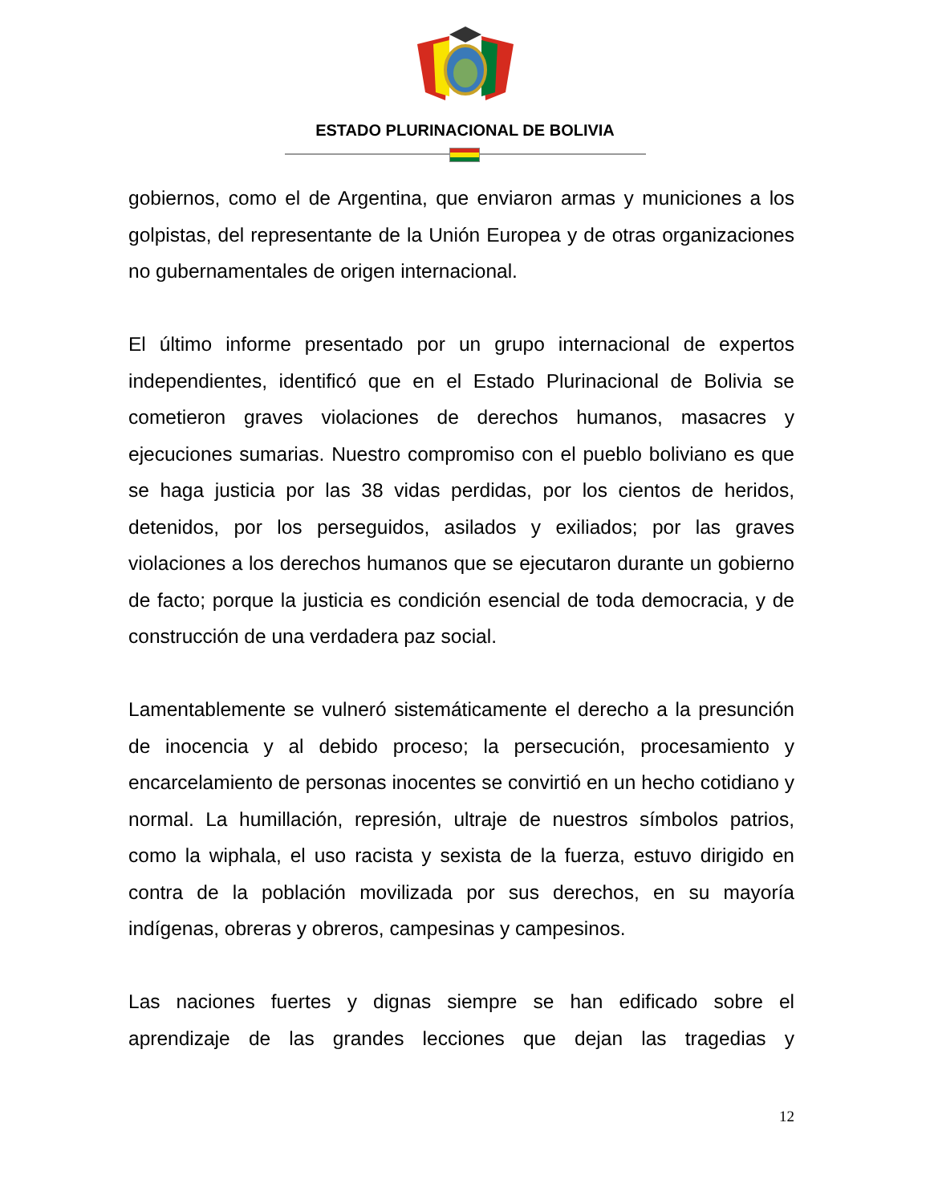ESTADO PLURINACIONAL DE BOLIVIA
gobiernos, como el de Argentina, que enviaron armas y municiones a los golpistas, del representante de la Unión Europea y de otras organizaciones no gubernamentales de origen internacional.
El último informe presentado por un grupo internacional de expertos independientes, identificó que en el Estado Plurinacional de Bolivia se cometieron graves violaciones de derechos humanos, masacres y ejecuciones sumarias. Nuestro compromiso con el pueblo boliviano es que se haga justicia por las 38 vidas perdidas, por los cientos de heridos, detenidos, por los perseguidos, asilados y exiliados; por las graves violaciones a los derechos humanos que se ejecutaron durante un gobierno de facto; porque la justicia es condición esencial de toda democracia, y de construcción de una verdadera paz social.
Lamentablemente se vulneró sistemáticamente el derecho a la presunción de inocencia y al debido proceso; la persecución, procesamiento y encarcelamiento de personas inocentes se convirtió en un hecho cotidiano y normal. La humillación, represión, ultraje de nuestros símbolos patrios, como la wiphala, el uso racista y sexista de la fuerza, estuvo dirigido en contra de la población movilizada por sus derechos, en su mayoría indígenas, obreras y obreros, campesinas y campesinos.
Las naciones fuertes y dignas siempre se han edificado sobre el aprendizaje de las grandes lecciones que dejan las tragedias y
12